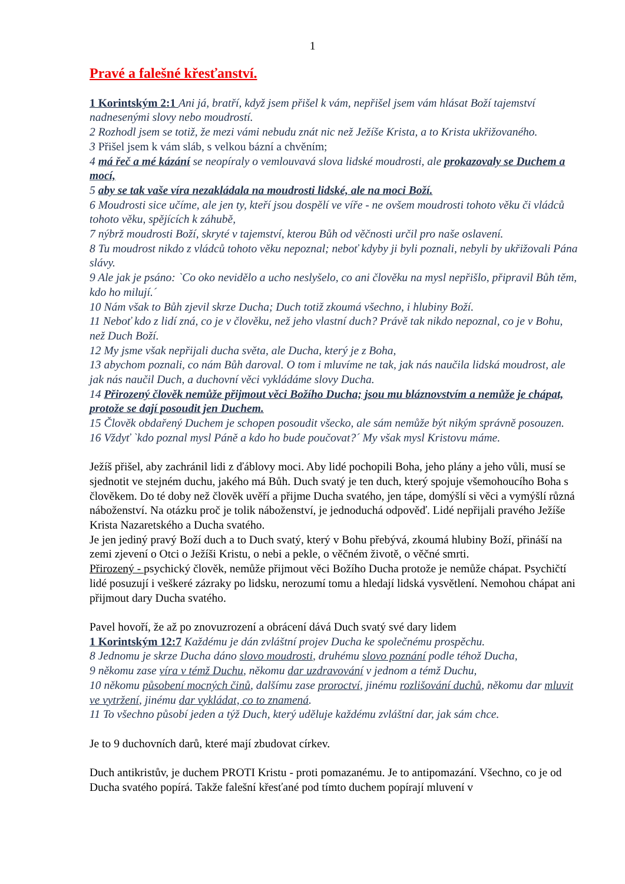1
Pravé a falešné křesťanství.
1 Korintským 2:1 Ani já, bratří, když jsem přišel k vám, nepřišel jsem vám hlásat Boží tajemství nadnesenými slovy nebo moudrostí.
2 Rozhodl jsem se totiž, že mezi vámi nebudu znát nic než Ježíše Krista, a to Krista ukřižovaného.
3 Přišel jsem k vám sláb, s velkou bázní a chvěním;
4 má řeč a mé kázání se neopíraly o vemlouvavá slova lidské moudrosti, ale prokazovaly se Duchem a mocí,
5 aby se tak vaše víra nezakládala na moudrosti lidské, ale na moci Boží.
6 Moudrosti sice učíme, ale jen ty, kteří jsou dospělí ve víře - ne ovšem moudrosti tohoto věku či vládců tohoto věku, spějících k záhubě,
7 nýbrž moudrosti Boží, skryté v tajemství, kterou Bůh od věčnosti určil pro naše oslavení.
8 Tu moudrost nikdo z vládců tohoto věku nepoznal; neboť kdyby ji byli poznali, nebyli by ukřižovali Pána slávy.
9 Ale jak je psáno: `Co oko nevidělo a ucho neslyšelo, co ani člověku na mysl nepřišlo, připravil Bůh těm, kdo ho milují.´
10 Nám však to Bůh zjevil skrze Ducha; Duch totiž zkoumá všechno, i hlubiny Boží.
11 Neboť kdo z lidí zná, co je v člověku, než jeho vlastní duch? Právě tak nikdo nepoznal, co je v Bohu, než Duch Boží.
12 My jsme však nepřijali ducha světa, ale Ducha, který je z Boha,
13 abychom poznali, co nám Bůh daroval. O tom i mluvíme ne tak, jak nás naučila lidská moudrost, ale jak nás naučil Duch, a duchovní věci vykládáme slovy Ducha.
14 Přirozený člověk nemůže přijmout věci Božího Ducha; jsou mu bláznovstvím a nemůže je chápat, protože se dají posoudit jen Duchem.
15 Člověk obdařený Duchem je schopen posoudit všecko, ale sám nemůže být nikým správně posouzen.
16 Vždyť `kdo poznal mysl Páně a kdo ho bude poučovat?´ My však mysl Kristovu máme.
Ježíš přišel, aby zachránil lidi z ďáblovy moci. Aby lidé pochopili Boha, jeho plány a jeho vůli, musí se sjednotit ve stejném duchu, jakého má Bůh. Duch svatý je ten duch, který spojuje všemohoucího Boha s člověkem. Do té doby než člověk uvěří a přijme Ducha svatého, jen tápe, domýšlí si věci a vymýšlí různá náboženství. Na otázku proč je tolik náboženství, je jednoduchá odpověď. Lidé nepřijali pravého Ježíše Krista Nazaretského a Ducha svatého.
Je jen jediný pravý Boží duch a to Duch svatý, který v Bohu přebývá, zkoumá hlubiny Boží, přináší na zemi zjevení o Otci o Ježíši Kristu, o nebi a pekle, o věčném životě, o věčné smrti.
Přirozený - psychický člověk, nemůže přijmout věci Božího Ducha protože je nemůže chápat. Psychičtí lidé posuzují i veškeré zázraky po lidsku, nerozumí tomu a hledají lidská vysvětlení. Nemohou chápat ani přijmout dary Ducha svatého.
Pavel hovoří, že až po znovuzrození a obrácení dává Duch svatý své dary lidem
1 Korintským 12:7 Každému je dán zvláštní projev Ducha ke společnému prospěchu.
8 Jednomu je skrze Ducha dáno slovo moudrosti, druhému slovo poznání podle téhož Ducha,
9 někomu zase víra v témž Duchu, někomu dar uzdravování v jednom a témž Duchu,
10 někomu působení mocných činů, dalšímu zase proroctví, jinému rozlišování duchů, někomu dar mluvit ve vytržení, jinému dar vykládat, co to znamená.
11 To všechno působí jeden a týž Duch, který uděluje každému zvláštní dar, jak sám chce.
Je to 9 duchovních darů, které mají zbudovat církev.
Duch antikristův, je duchem PROTI Kristu - proti pomazanému. Je to antipomazání. Všechno, co je od Ducha svatého popírá. Takže falešní křesťané pod tímto duchem popírají mluvení v